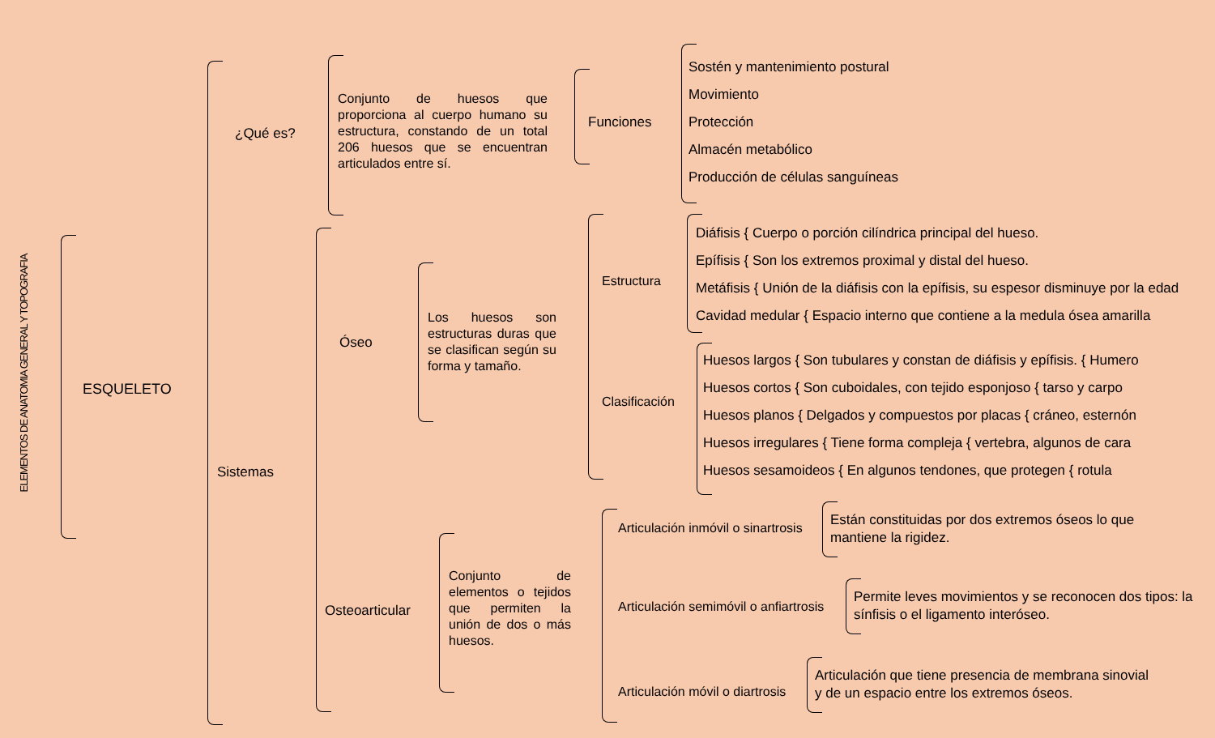ELEMENTOS DE ANATOMIA GENERAL Y TOPOGRAFIA
ESQUELETO
¿Qué es?
Conjunto de huesos que proporciona al cuerpo humano su estructura, constando de un total 206 huesos que se encuentran articulados entre sí.
Funciones
Sostén y mantenimiento postural
Movimiento
Protección
Almacén metabólico
Producción de células sanguíneas
Sistemas
Óseo
Los huesos son estructuras duras que se clasifican según su forma y tamaño.
Estructura
Diáfisis { Cuerpo o porción cilíndrica principal del hueso.
Epífisis { Son los extremos proximal y distal del hueso.
Metáfisis { Unión de la diáfisis con la epífisis, su espesor disminuye por la edad
Cavidad medular { Espacio interno que contiene a la medula ósea amarilla
Clasificación
Huesos largos { Son tubulares y constan de diáfisis y epífisis. { Humero
Huesos cortos { Son cuboidales, con tejido esponjoso { tarso y carpo
Huesos planos { Delgados y compuestos por placas { cráneo, esternón
Huesos irregulares { Tiene forma compleja { vertebra, algunos de cara
Huesos sesamoideos { En algunos tendones, que protegen { rotula
Osteoarticular
Conjunto de elementos o tejidos que permiten la unión de dos o más huesos.
Articulación inmóvil o sinartrosis
Están constituidas por dos extremos óseos lo que
mantiene la rigidez.
Articulación semimóvil o anfiartrosis
Permite leves movimientos y se reconocen dos tipos: la
sínfisis o el ligamento interóseo.
Articulación móvil o diartrosis
Articulación que tiene presencia de membrana sinovial
y de un espacio entre los extremos óseos.